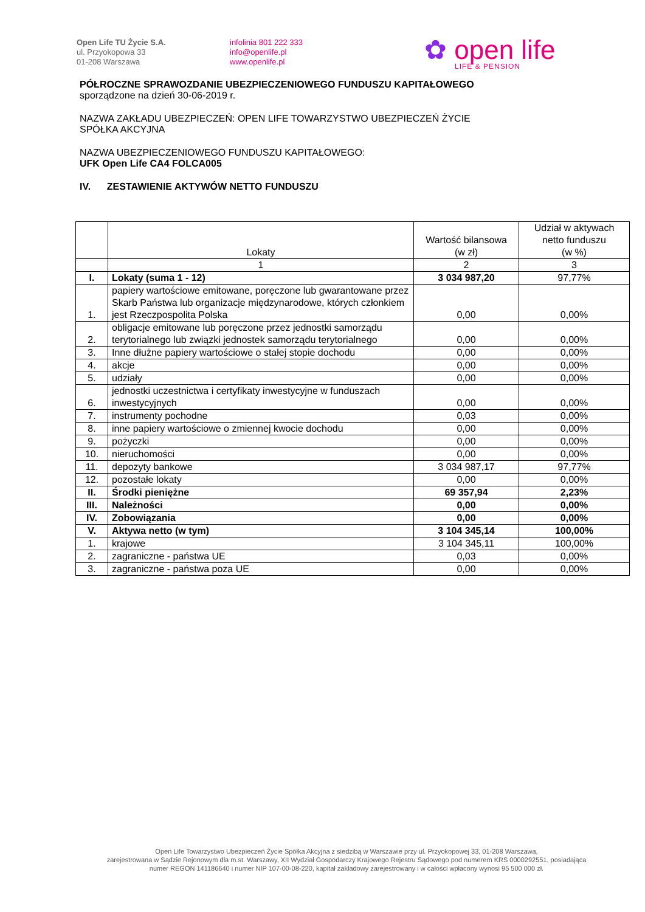Open Life TU Życie S.A.
ul. Przyokopowa 33
01-208 Warszawa
infolinia 801 222 333
info@openlife.pl
www.openlife.pl
✿ open life
LIFE & PENSION
PÓŁROCZNE SPRAWOZDANIE UBEZPIECZENIOWEGO FUNDUSZU KAPITAŁOWEGO
sporządzone na dzień 30-06-2019 r.
NAZWA ZAKŁADU UBEZPIECZEŃ: OPEN LIFE TOWARZYSTWO UBEZPIECZEŃ ŻYCIE
SPÓŁKA AKCYJNA
NAZWA UBEZPIECZENIOWEGO FUNDUSZU KAPITAŁOWEGO:
UFK Open Life CA4 FOLCA005
IV. ZESTAWIENIE AKTYWÓW NETTO FUNDUSZU
| | Lokaty | Wartość bilansowa (w zł) | Udział w aktywach netto funduszu (w %) |
| --- | --- | --- | --- |
| | 1 | 2 | 3 |
| I. | Lokaty (suma 1 - 12) | 3 034 987,20 | 97,77% |
| 1. | papiery wartościowe emitowane, poręczone lub gwarantowane przez Skarb Państwa lub organizacje międzynarodowe, których członkiem jest Rzeczpospolita Polska | 0,00 | 0,00% |
| 2. | obligacje emitowane lub poręczone przez jednostki samorządu terytorialnego lub związki jednostek samorządu terytorialnego | 0,00 | 0,00% |
| 3. | Inne dłużne papiery wartościowe o stałej stopie dochodu | 0,00 | 0,00% |
| 4. | akcje | 0,00 | 0,00% |
| 5. | udziały | 0,00 | 0,00% |
| 6. | jednostki uczestnictwa i certyfikaty inwestycyjne w funduszach inwestycyjnych | 0,00 | 0,00% |
| 7. | instrumenty pochodne | 0,03 | 0,00% |
| 8. | inne papiery wartościowe o zmiennej kwocie dochodu | 0,00 | 0,00% |
| 9. | pożyczki | 0,00 | 0,00% |
| 10. | nieruchomości | 0,00 | 0,00% |
| 11. | depozyty bankowe | 3 034 987,17 | 97,77% |
| 12. | pozostałe lokaty | 0,00 | 0,00% |
| II. | Środki pieniężne | 69 357,94 | 2,23% |
| III. | Należności | 0,00 | 0,00% |
| IV. | Zobowiązania | 0,00 | 0,00% |
| V. | Aktywa netto (w tym) | 3 104 345,14 | 100,00% |
| 1. | krajowe | 3 104 345,11 | 100,00% |
| 2. | zagraniczne - państwa UE | 0,03 | 0,00% |
| 3. | zagraniczne - państwa poza UE | 0,00 | 0,00% |
Open Life Towarzystwo Ubezpieczeń Życie Spółka Akcyjna z siedzibą w Warszawie przy ul. Przyokopowej 33, 01-208 Warszawa,
zarejestrowana w Sądzie Rejonowym dla m.st. Warszawy, XII Wydział Gospodarczy Krajowego Rejestru Sądowego pod numerem KRS 0000292551, posiadająca
numer REGON 141186640 i numer NIP 107-00-08-220, kapitał zakładowy zarejestrowany i w całości wpłacony wynosi 95 500 000 zł.